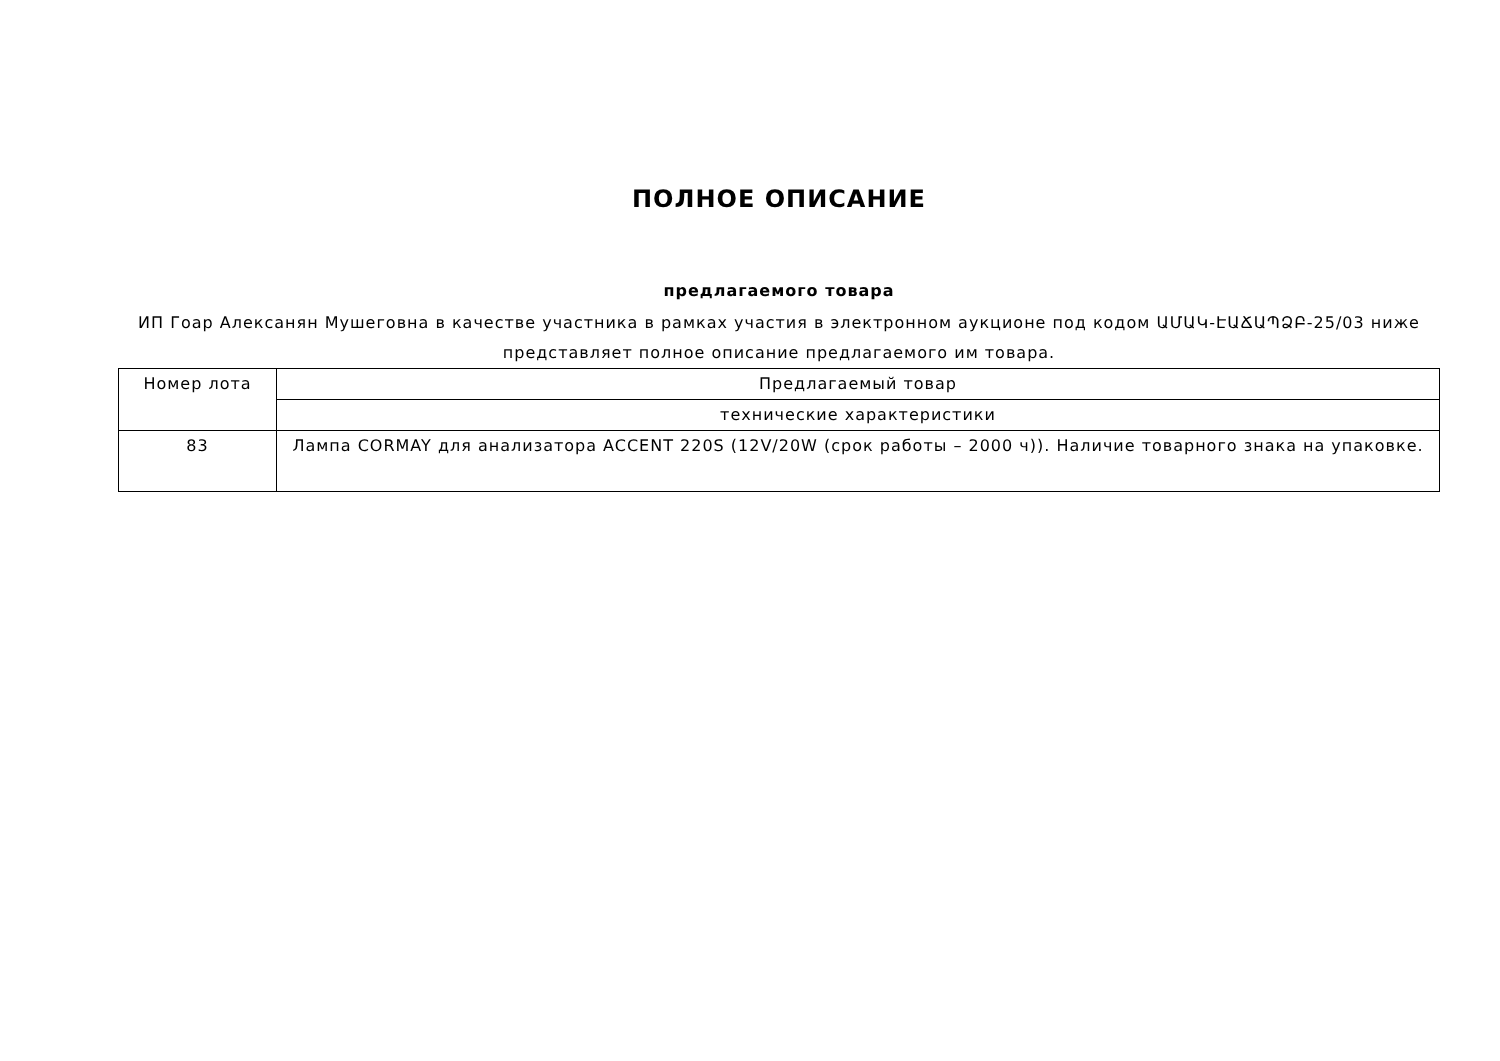ПОЛНОЕ ОПИСАНИЕ
предлагаемого товара
ИП Гоар Алексанян Мушеговна в качестве участника в рамках участия в электронном аукционе под кодом ԱՄԱԿ-ԷԱՃԱՊՁԲ-25/03 ниже представляет полное описание предлагаемого им товара.
| Номер лота | Предлагаемый товар |
| --- | --- |
| | технические характеристики |
| 83 | Лампа CORMAY для анализатора ACCENT 220S (12V/20W (срок работы – 2000 ч)). Наличие товарного знака на упаковке. |